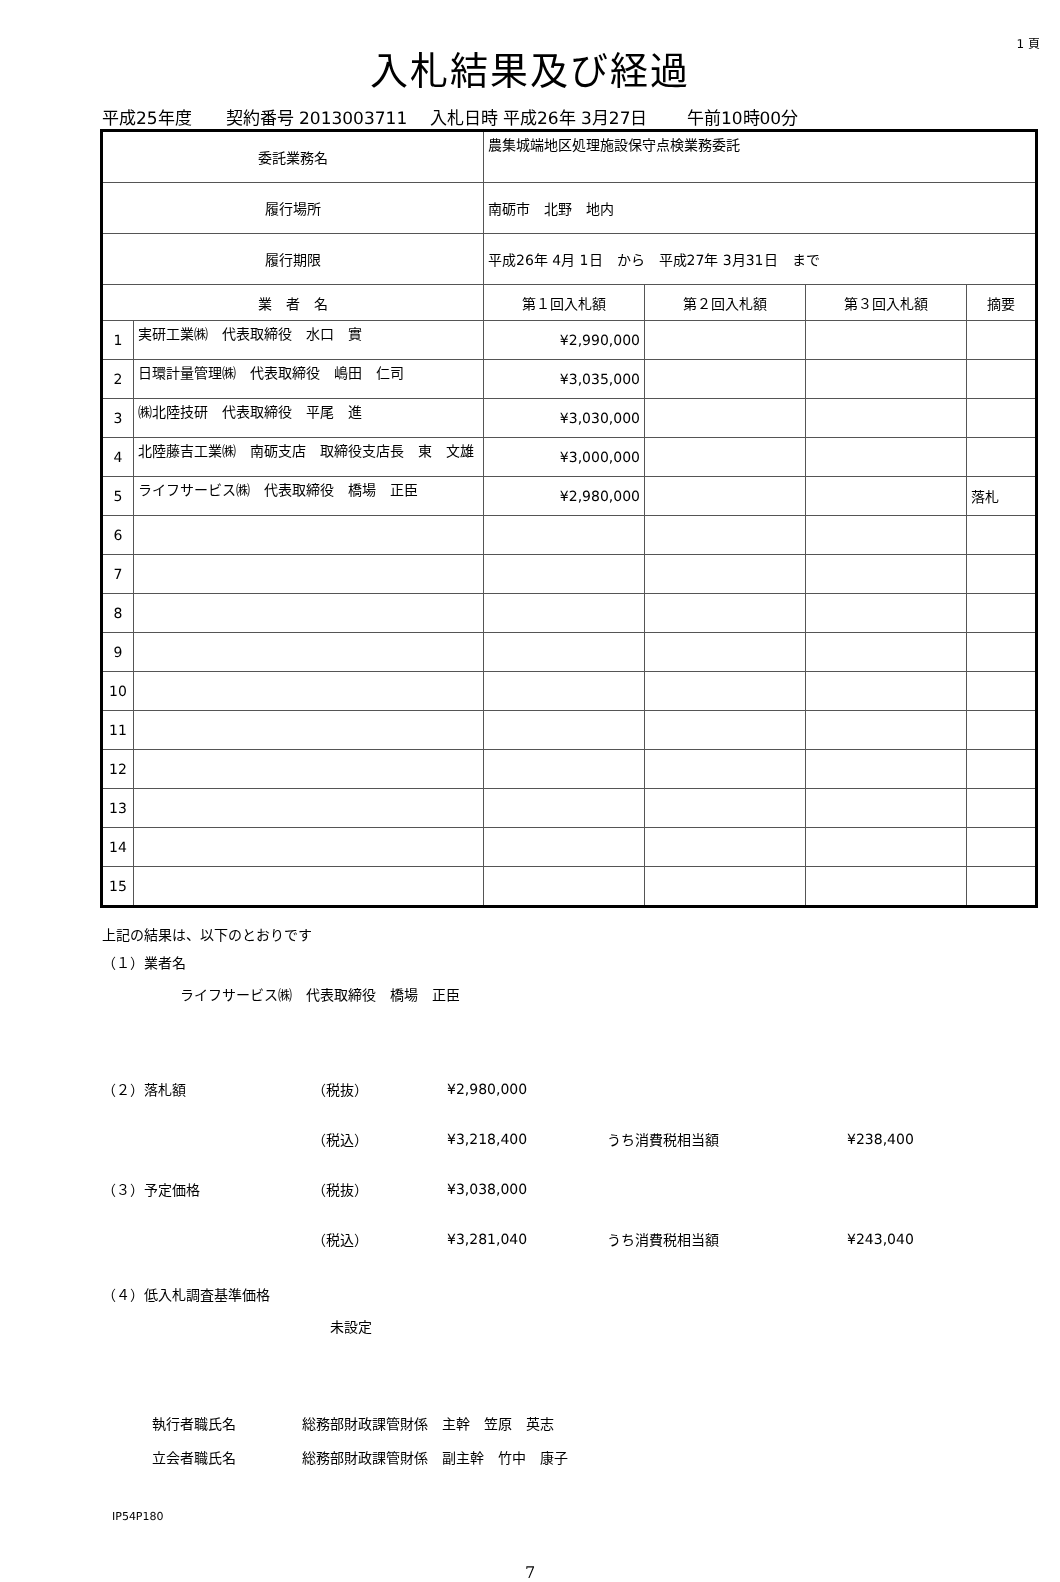1 頁
入札結果及び経過
平成25年度　　契約番号 2013003711　 入札日時 平成26年 3月27日　　 午前10時00分
| 委託業務名 | | 農集城端地区処理施設保守点検業務委託 | | | | |
| 履行場所 | | 南砺市 北野 地内 | | | | |
| 履行期限 | | 平成26年 4月 1日 から 平成27年 3月31日 まで | | | | |
| 業 者 名 | | | 第１回入札額 | 第２回入札額 | 第３回入札額 | 摘要 |
| 1 | 実研工業㈱ 代表取締役 水口 實 | | ¥2,990,000 | | | |
| 2 | 日環計量管理㈱ 代表取締役 嶋田 仁司 | | ¥3,035,000 | | | |
| 3 | ㈱北陸技研 代表取締役 平尾 進 | | ¥3,030,000 | | | |
| 4 | 北陸藤吉工業㈱ 南砺支店 取締役支店長 東 文雄 | | ¥3,000,000 | | | |
| 5 | ライフサービス㈱ 代表取締役 橋場 正臣 | | ¥2,980,000 | | | 落札 |
| 6 | | | | | | |
| 7 | | | | | | |
| 8 | | | | | | |
| 9 | | | | | | |
| 10 | | | | | | |
| 11 | | | | | | |
| 12 | | | | | | |
| 13 | | | | | | |
| 14 | | | | | | |
| 15 | | | | | | |
上記の結果は、以下のとおりです
（１）業者名
ライフサービス㈱　代表取締役　橋場　正臣
（２）落札額 （税抜） ¥2,980,000
（税込） ¥3,218,400 うち消費税相当額 ¥238,400
（３）予定価格 （税抜） ¥3,038,000
（税込） ¥3,281,040 うち消費税相当額 ¥243,040
（４）低入札調査基準価格
未設定
執行者職氏名 総務部財政課管財係　主幹　笠原　英志
立会者職氏名 総務部財政課管財係　副主幹　竹中　康子
IP54P180
7